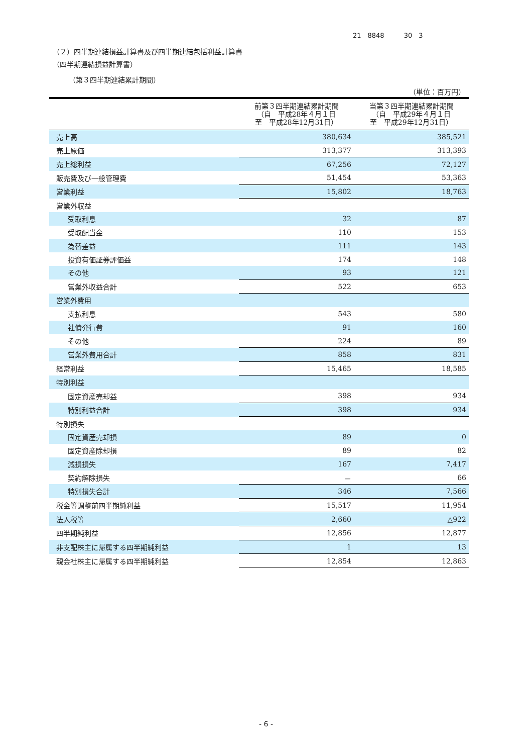21　8848　　　30　3
（２）四半期連結損益計算書及び四半期連結包括利益計算書
（四半期連結損益計算書）
（第３四半期連結累計期間）
（単位：百万円）
| | 前第３四半期連結累計期間 （自 平成28年４月１日 至 平成28年12月31日） | 当第３四半期連結累計期間 （自 平成29年４月１日 至 平成29年12月31日） |
| --- | --- | --- |
| 売上高 | 380,634 | 385,521 |
| 売上原価 | 313,377 | 313,393 |
| 売上総利益 | 67,256 | 72,127 |
| 販売費及び一般管理費 | 51,454 | 53,363 |
| 営業利益 | 15,802 | 18,763 |
| 営業外収益 | | |
| 受取利息 | 32 | 87 |
| 受取配当金 | 110 | 153 |
| 為替差益 | 111 | 143 |
| 投資有価証券評価益 | 174 | 148 |
| その他 | 93 | 121 |
| 営業外収益合計 | 522 | 653 |
| 営業外費用 | | |
| 支払利息 | 543 | 580 |
| 社債発行費 | 91 | 160 |
| その他 | 224 | 89 |
| 営業外費用合計 | 858 | 831 |
| 経常利益 | 15,465 | 18,585 |
| 特別利益 | | |
| 固定資産売却益 | 398 | 934 |
| 特別利益合計 | 398 | 934 |
| 特別損失 | | |
| 固定資産売却損 | 89 | 0 |
| 固定資産除却損 | 89 | 82 |
| 減損損失 | 167 | 7,417 |
| 契約解除損失 | － | 66 |
| 特別損失合計 | 346 | 7,566 |
| 税金等調整前四半期純利益 | 15,517 | 11,954 |
| 法人税等 | 2,660 | △922 |
| 四半期純利益 | 12,856 | 12,877 |
| 非支配株主に帰属する四半期純利益 | 1 | 13 |
| 親会社株主に帰属する四半期純利益 | 12,854 | 12,863 |
- 6 -